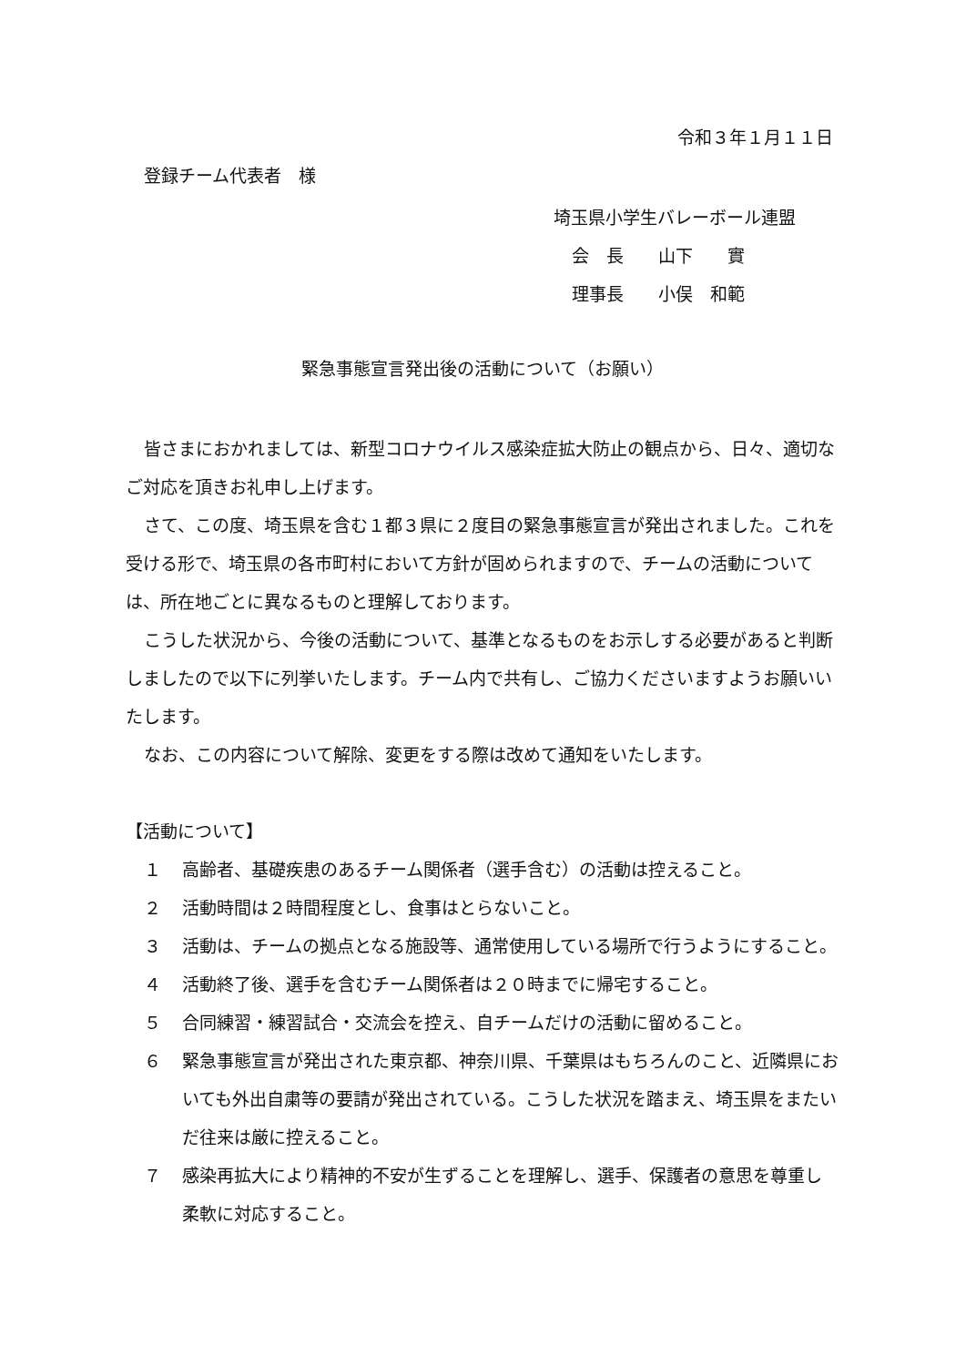令和３年１月１１日
登録チーム代表者　様
埼玉県小学生バレーボール連盟
会　長　　山下　　實
理事長　　小俣　和範
緊急事態宣言発出後の活動について（お願い）
皆さまにおかれましては、新型コロナウイルス感染症拡大防止の観点から、日々、適切なご対応を頂きお礼申し上げます。
さて、この度、埼玉県を含む１都３県に２度目の緊急事態宣言が発出されました。これを受ける形で、埼玉県の各市町村において方針が固められますので、チームの活動については、所在地ごとに異なるものと理解しております。
こうした状況から、今後の活動について、基準となるものをお示しする必要があると判断しましたので以下に列挙いたします。チーム内で共有し、ご協力くださいますようお願いいたします。
なお、この内容について解除、変更をする際は改めて通知をいたします。
【活動について】
１ 高齢者、基礎疾患のあるチーム関係者（選手含む）の活動は控えること。
２ 活動時間は２時間程度とし、食事はとらないこと。
３ 活動は、チームの拠点となる施設等、通常使用している場所で行うようにすること。
４ 活動終了後、選手を含むチーム関係者は２０時までに帰宅すること。
５ 合同練習・練習試合・交流会を控え、自チームだけの活動に留めること。
６ 緊急事態宣言が発出された東京都、神奈川県、千葉県はもちろんのこと、近隣県においても外出自粛等の要請が発出されている。こうした状況を踏まえ、埼玉県をまたいだ往来は厳に控えること。
７ 感染再拡大により精神的不安が生ずることを理解し、選手、保護者の意思を尊重し柔軟に対応すること。